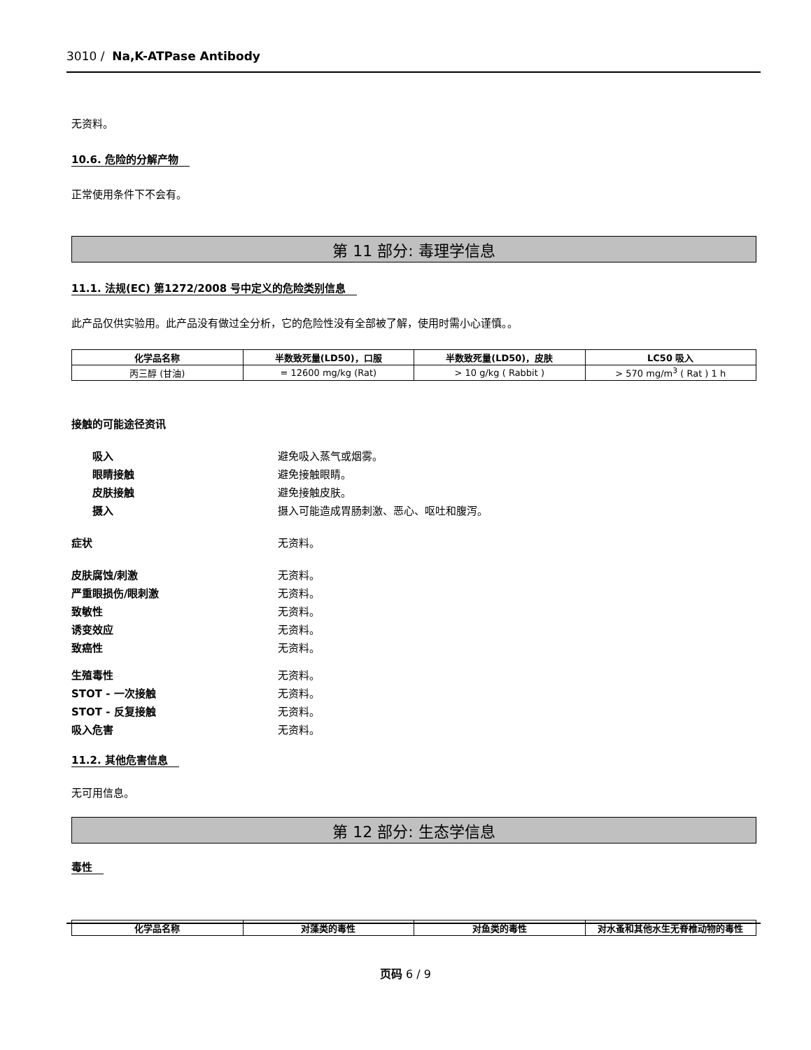3010 / Na,K-ATPase Antibody
无资料。
10.6. 危险的分解产物
正常使用条件下不会有。
第 11 部分: 毒理学信息
11.1. 法规(EC) 第1272/2008 号中定义的危险类别信息
此产品仅供实验用。此产品没有做过全分析，它的危险性没有全部被了解，使用时需小心谨慎。。
| 化学品名称 | 半数致死量(LD50)，口服 | 半数致死量(LD50)，皮肤 | LC50 吸入 |
| --- | --- | --- | --- |
| 丙三醇 (甘油) | = 12600 mg/kg (Rat) | > 10 g/kg ( Rabbit ) | > 570 mg/m<sup>3</sup> ( Rat ) 1 h |
接触的可能途径资讯
吸入 避免吸入蒸气或烟雾。
眼睛接触 避免接触眼睛。
皮肤接触 避免接触皮肤。
摄入 摄入可能造成胃肠刺激、恶心、呕吐和腹泻。
症状 无资料。
皮肤腐蚀/刺激 无资料。
严重眼损伤/眼刺激 无资料。
致敏性 无资料。
诱变效应 无资料。
致癌性 无资料。
生殖毒性 无资料。
STOT - 一次接触 无资料。
STOT - 反复接触 无资料。
吸入危害 无资料。
11.2. 其他危害信息
无可用信息。
第 12 部分: 生态学信息
毒性
| 化学品名称 | 对藻类的毒性 | 对鱼类的毒性 | 对水蚤和其他水生无脊椎动物的毒性 |
| --- | --- | --- | --- |
页码 6 / 9